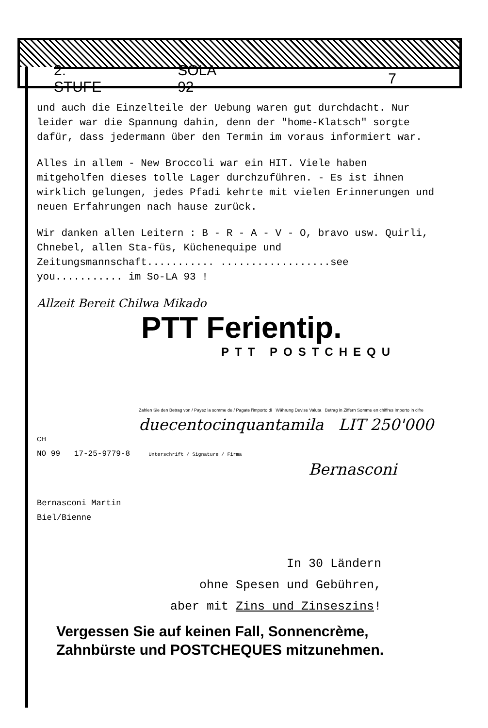2. STUFE SOLA 92 7
und auch die Einzelteile der Uebung waren gut durchdacht. Nur leider war die Spannung dahin, denn der "home-Klatsch" sorgte dafür, dass jedermann über den Termin im voraus informiert war.
Alles in allem - New Broccoli war ein HIT. Viele haben mitgeholfen dieses tolle Lager durchzuführen. - Es ist ihnen wirklich gelungen, jedes Pfadi kehrte mit vielen Erinnerungen und neuen Erfahrungen nach hause zurück.
Wir danken allen Leitern : B - R - A - V - O, bravo usw. Quirli, Chnebel, allen Sta-füs, Küchenequipe und Zeitungsmannschaft........... ..................see you........... im So-LA 93 !
Allzeit Bereit Chilwa Mikado
PTT Ferientip.
PTT POSTCHEQU
Zahlen Sie den Betrag von / Payez la somme de / Pagate l'importo di Währung Devise Valuta Betrag in Ziffern Somme en chiffres Importo in cifre
duecentocinquantamila LIT 250'000
CH
NO 99 17-25-9779-8 Unterschrift / Signature / Firma
Bernasconi
Bernasconi Martin
Biel/Bienne
In 30 Ländern
ohne Spesen und Gebühren,
aber mit Zins und Zinseszins!
Vergessen Sie auf keinen Fall, Sonnencrème,
Zahnbürste und POSTCHEQUES mitzunehmen.